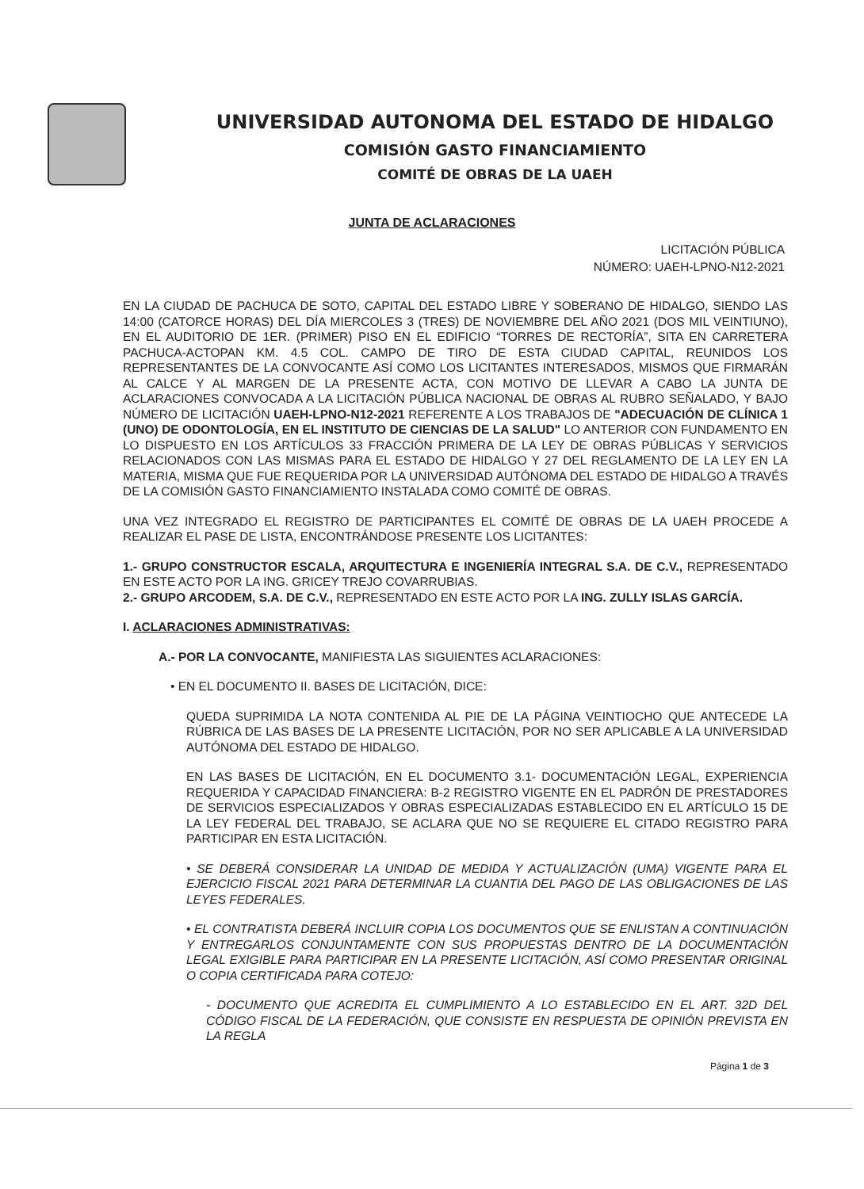UNIVERSIDAD AUTONOMA DEL ESTADO DE HIDALGO
COMISIÓN GASTO FINANCIAMIENTO
COMITÉ DE OBRAS DE LA UAEH
JUNTA DE ACLARACIONES
LICITACIÓN PÚBLICA
NÚMERO: UAEH-LPNO-N12-2021
EN LA CIUDAD DE PACHUCA DE SOTO, CAPITAL DEL ESTADO LIBRE Y SOBERANO DE HIDALGO, SIENDO LAS 14:00 (CATORCE HORAS) DEL DÍA MIERCOLES 3 (TRES) DE NOVIEMBRE DEL AÑO 2021 (DOS MIL VEINTIUNO), EN EL AUDITORIO DE 1ER. (PRIMER) PISO EN EL EDIFICIO “TORRES DE RECTORÍA”, SITA EN CARRETERA PACHUCA-ACTOPAN KM. 4.5 COL. CAMPO DE TIRO DE ESTA CIUDAD CAPITAL, REUNIDOS LOS REPRESENTANTES DE LA CONVOCANTE ASÍ COMO LOS LICITANTES INTERESADOS, MISMOS QUE FIRMARÁN AL CALCE Y AL MARGEN DE LA PRESENTE ACTA, CON MOTIVO DE LLEVAR A CABO LA JUNTA DE ACLARACIONES CONVOCADA A LA LICITACIÓN PÚBLICA NACIONAL DE OBRAS AL RUBRO SEÑALADO, Y BAJO NÚMERO DE LICITACIÓN UAEH-LPNO-N12-2021 REFERENTE A LOS TRABAJOS DE "ADECUACIÓN DE CLÍNICA 1 (UNO) DE ODONTOLOGÍA, EN EL INSTITUTO DE CIENCIAS DE LA SALUD" LO ANTERIOR CON FUNDAMENTO EN LO DISPUESTO EN LOS ARTÍCULOS 33 FRACCIÓN PRIMERA DE LA LEY DE OBRAS PÚBLICAS Y SERVICIOS RELACIONADOS CON LAS MISMAS PARA EL ESTADO DE HIDALGO Y 27 DEL REGLAMENTO DE LA LEY EN LA MATERIA, MISMA QUE FUE REQUERIDA POR LA UNIVERSIDAD AUTÓNOMA DEL ESTADO DE HIDALGO A TRAVÉS DE LA COMISIÓN GASTO FINANCIAMIENTO INSTALADA COMO COMITÉ DE OBRAS.
UNA VEZ INTEGRADO EL REGISTRO DE PARTICIPANTES EL COMITÉ DE OBRAS DE LA UAEH PROCEDE A REALIZAR EL PASE DE LISTA, ENCONTRÁNDOSE PRESENTE LOS LICITANTES:
1.- GRUPO CONSTRUCTOR ESCALA, ARQUITECTURA E INGENIERÍA INTEGRAL S.A. DE C.V., REPRESENTADO EN ESTE ACTO POR LA ING. GRICEY TREJO COVARRUBIAS.
2.- GRUPO ARCODEM, S.A. DE C.V., REPRESENTADO EN ESTE ACTO POR LA ING. ZULLY ISLAS GARCÍA.
I. ACLARACIONES ADMINISTRATIVAS:
A.- POR LA CONVOCANTE, MANIFIESTA LAS SIGUIENTES ACLARACIONES:
• EN EL DOCUMENTO II. BASES DE LICITACIÓN, DICE:
QUEDA SUPRIMIDA LA NOTA CONTENIDA AL PIE DE LA PÁGINA VEINTIOCHO QUE ANTECEDE LA RÚBRICA DE LAS BASES DE LA PRESENTE LICITACIÓN, POR NO SER APLICABLE A LA UNIVERSIDAD AUTÓNOMA DEL ESTADO DE HIDALGO.
EN LAS BASES DE LICITACIÓN, EN EL DOCUMENTO 3.1- DOCUMENTACIÓN LEGAL, EXPERIENCIA REQUERIDA Y CAPACIDAD FINANCIERA: B-2 REGISTRO VIGENTE EN EL PADRÓN DE PRESTADORES DE SERVICIOS ESPECIALIZADOS Y OBRAS ESPECIALIZADAS ESTABLECIDO EN EL ARTÍCULO 15 DE LA LEY FEDERAL DEL TRABAJO, SE ACLARA QUE NO SE REQUIERE EL CITADO REGISTRO PARA PARTICIPAR EN ESTA LICITACIÓN.
• SE DEBERÁ CONSIDERAR LA UNIDAD DE MEDIDA Y ACTUALIZACIÓN (UMA) VIGENTE PARA EL EJERCICIO FISCAL 2021 PARA DETERMINAR LA CUANTIA DEL PAGO DE LAS OBLIGACIONES DE LAS LEYES FEDERALES.
• EL CONTRATISTA DEBERÁ INCLUIR COPIA LOS DOCUMENTOS QUE SE ENLISTAN A CONTINUACIÓN Y ENTREGARLOS CONJUNTAMENTE CON SUS PROPUESTAS DENTRO DE LA DOCUMENTACIÓN LEGAL EXIGIBLE PARA PARTICIPAR EN LA PRESENTE LICITACIÓN, ASÍ COMO PRESENTAR ORIGINAL O COPIA CERTIFICADA PARA COTEJO:
- DOCUMENTO QUE ACREDITA EL CUMPLIMIENTO A LO ESTABLECIDO EN EL ART. 32D DEL CÓDIGO FISCAL DE LA FEDERACIÓN, QUE CONSISTE EN RESPUESTA DE OPINIÓN PREVISTA EN LA REGLA
Página 1 de 3